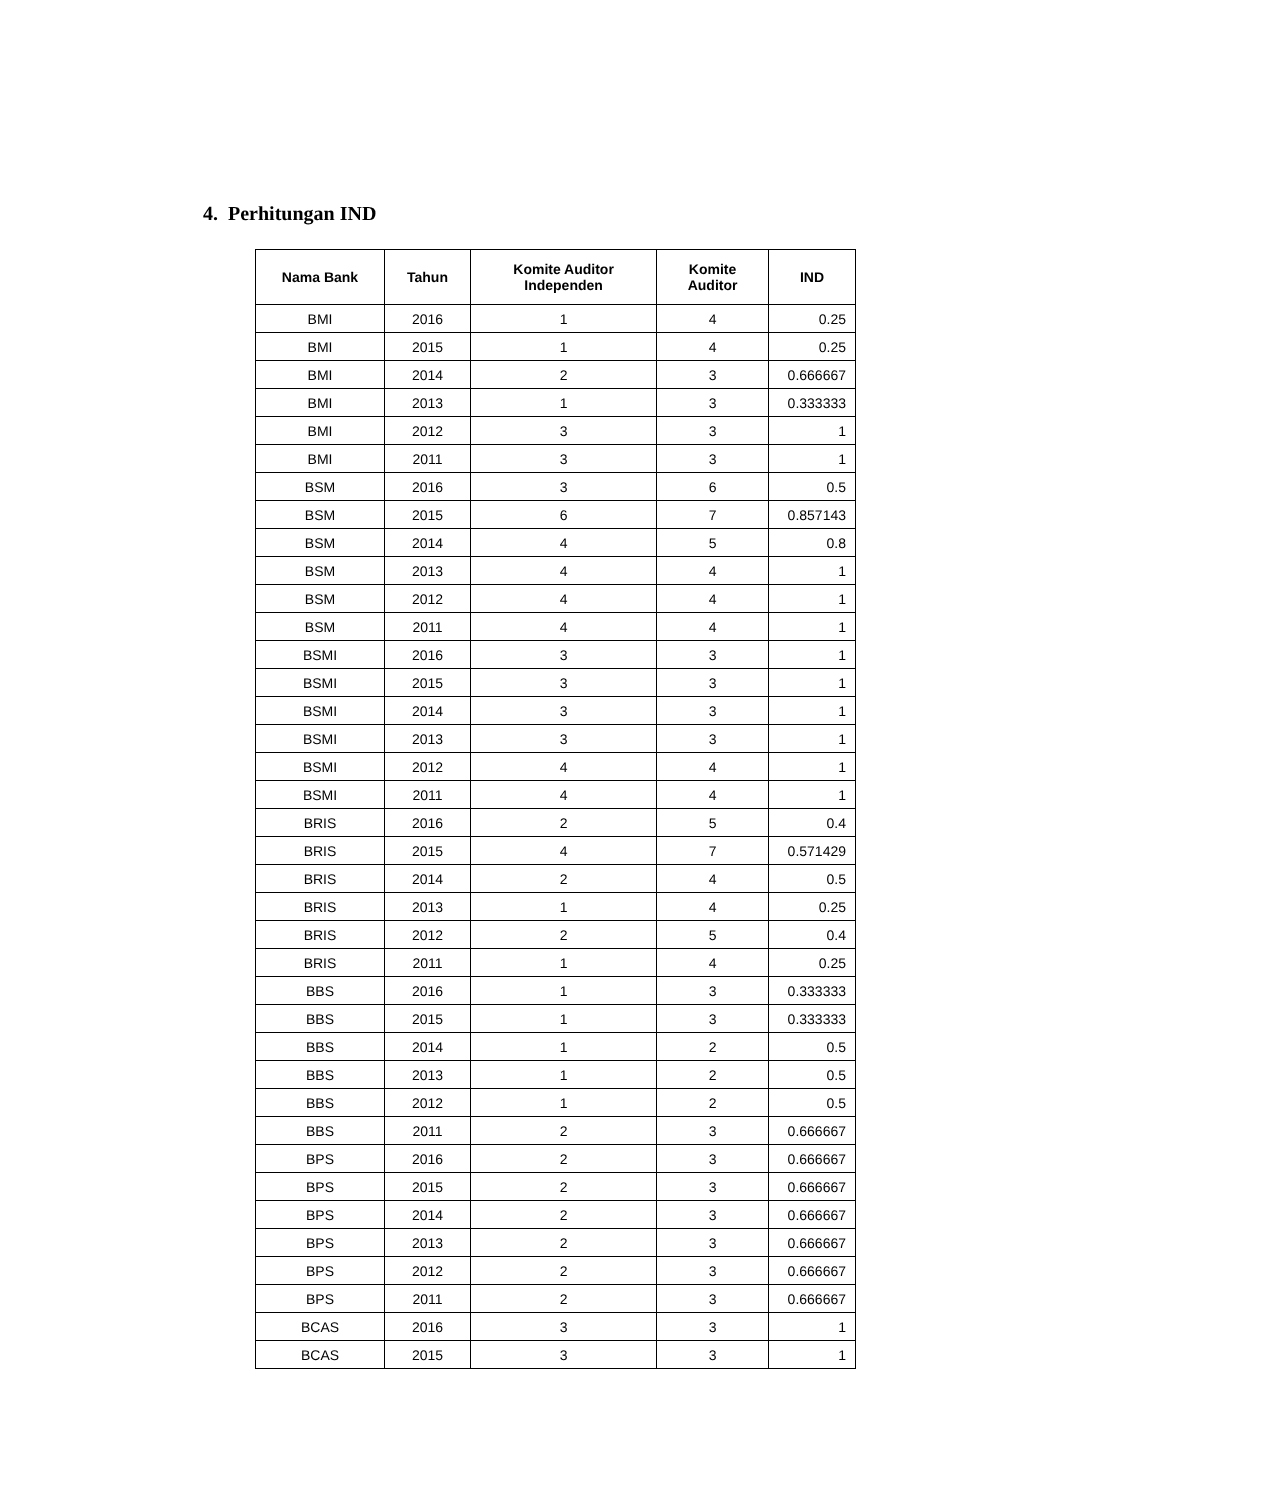4. Perhitungan IND
| Nama Bank | Tahun | Komite Auditor Independen | Komite Auditor | IND |
| --- | --- | --- | --- | --- |
| BMI | 2016 | 1 | 4 | 0.25 |
| BMI | 2015 | 1 | 4 | 0.25 |
| BMI | 2014 | 2 | 3 | 0.666667 |
| BMI | 2013 | 1 | 3 | 0.333333 |
| BMI | 2012 | 3 | 3 | 1 |
| BMI | 2011 | 3 | 3 | 1 |
| BSM | 2016 | 3 | 6 | 0.5 |
| BSM | 2015 | 6 | 7 | 0.857143 |
| BSM | 2014 | 4 | 5 | 0.8 |
| BSM | 2013 | 4 | 4 | 1 |
| BSM | 2012 | 4 | 4 | 1 |
| BSM | 2011 | 4 | 4 | 1 |
| BSMI | 2016 | 3 | 3 | 1 |
| BSMI | 2015 | 3 | 3 | 1 |
| BSMI | 2014 | 3 | 3 | 1 |
| BSMI | 2013 | 3 | 3 | 1 |
| BSMI | 2012 | 4 | 4 | 1 |
| BSMI | 2011 | 4 | 4 | 1 |
| BRIS | 2016 | 2 | 5 | 0.4 |
| BRIS | 2015 | 4 | 7 | 0.571429 |
| BRIS | 2014 | 2 | 4 | 0.5 |
| BRIS | 2013 | 1 | 4 | 0.25 |
| BRIS | 2012 | 2 | 5 | 0.4 |
| BRIS | 2011 | 1 | 4 | 0.25 |
| BBS | 2016 | 1 | 3 | 0.333333 |
| BBS | 2015 | 1 | 3 | 0.333333 |
| BBS | 2014 | 1 | 2 | 0.5 |
| BBS | 2013 | 1 | 2 | 0.5 |
| BBS | 2012 | 1 | 2 | 0.5 |
| BBS | 2011 | 2 | 3 | 0.666667 |
| BPS | 2016 | 2 | 3 | 0.666667 |
| BPS | 2015 | 2 | 3 | 0.666667 |
| BPS | 2014 | 2 | 3 | 0.666667 |
| BPS | 2013 | 2 | 3 | 0.666667 |
| BPS | 2012 | 2 | 3 | 0.666667 |
| BPS | 2011 | 2 | 3 | 0.666667 |
| BCAS | 2016 | 3 | 3 | 1 |
| BCAS | 2015 | 3 | 3 | 1 |